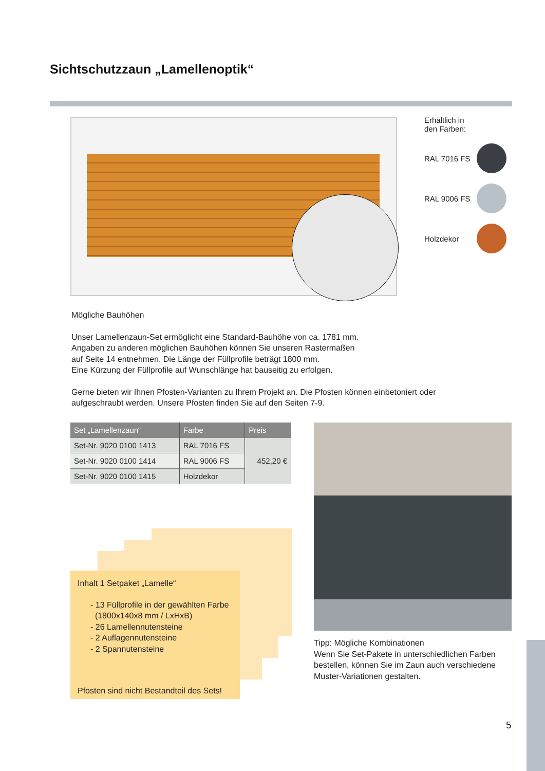Sichtschutzzaun „Lamellenoptik“
Erhältlich in
den Farben:
RAL 7016 FS
RAL 9006 FS
Holzdekor
Mögliche Bauhöhen
Unser Lamellenzaun-Set ermöglicht eine Standard-Bauhöhe von ca. 1781 mm.
Angaben zu anderen möglichen Bauhöhen können Sie unseren Rastermaßen
auf Seite 14 entnehmen. Die Länge der Füllprofile beträgt 1800 mm.
Eine Kürzung der Füllprofile auf Wunschlänge hat bauseitig zu erfolgen.
Gerne bieten wir Ihnen Pfosten-Varianten zu Ihrem Projekt an. Die Pfosten können einbetoniert oder aufgeschraubt werden. Unsere Pfosten finden Sie auf den Seiten 7-9.
| Set „Lamellenzaun“ | Farbe | Preis |
| --- | --- | --- |
| Set-Nr. 9020 0100 1413 | RAL 7016 FS | 452,20 € |
| Set-Nr. 9020 0100 1414 | RAL 9006 FS | |
| Set-Nr. 9020 0100 1415 | Holzdekor | |
Inhalt 1 Setpaket „Lamelle“
- 13 Füllprofile in der gewählten Farbe
(1800x140x8 mm / LxHxB)
- 26 Lamellennutensteine
- 2 Auflagennutensteine
- 2 Spannutensteine
Pfosten sind nicht Bestandteil des Sets!
Tipp: Mögliche Kombinationen
Wenn Sie Set-Pakete in unterschiedlichen Farben bestellen, können Sie im Zaun auch verschiedene Muster-Variationen gestalten.
5